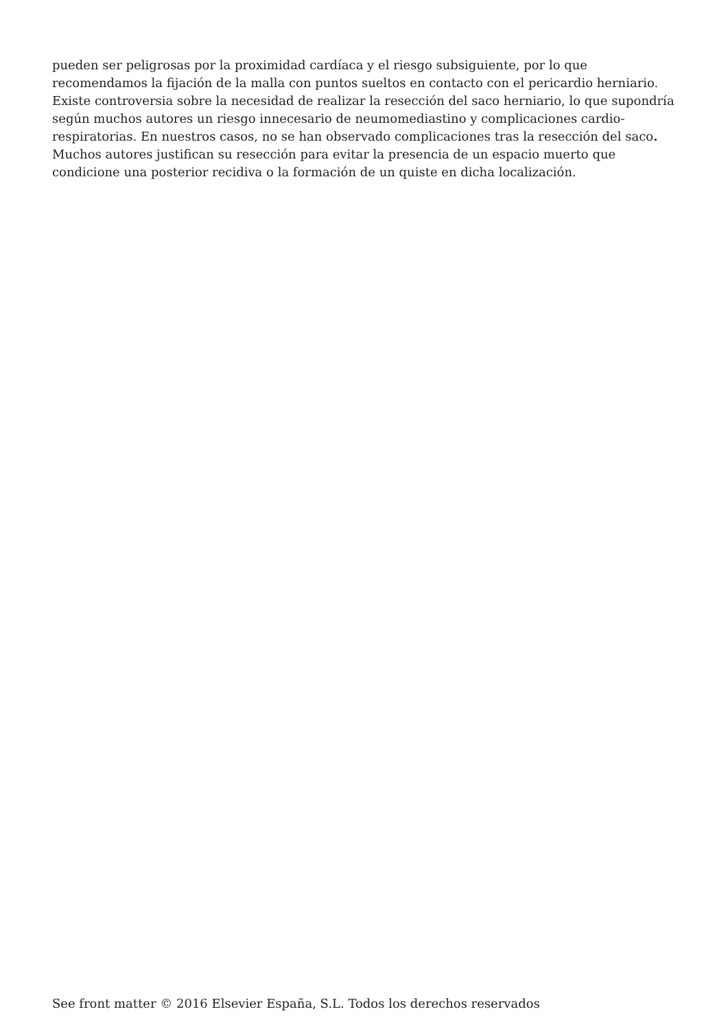pueden ser peligrosas por la proximidad cardíaca y el riesgo subsiguiente, por lo que recomendamos la fijación de la malla con puntos sueltos en contacto con el pericardio herniario. Existe controversia sobre la necesidad de realizar la resección del saco herniario, lo que supondría según muchos autores un riesgo innecesario de neumomediastino y complicaciones cardio-respiratorias. En nuestros casos, no se han observado complicaciones tras la resección del saco. Muchos autores justifican su resección para evitar la presencia de un espacio muerto que condicione una posterior recidiva o la formación de un quiste en dicha localización.
See front matter © 2016 Elsevier España, S.L. Todos los derechos reservados